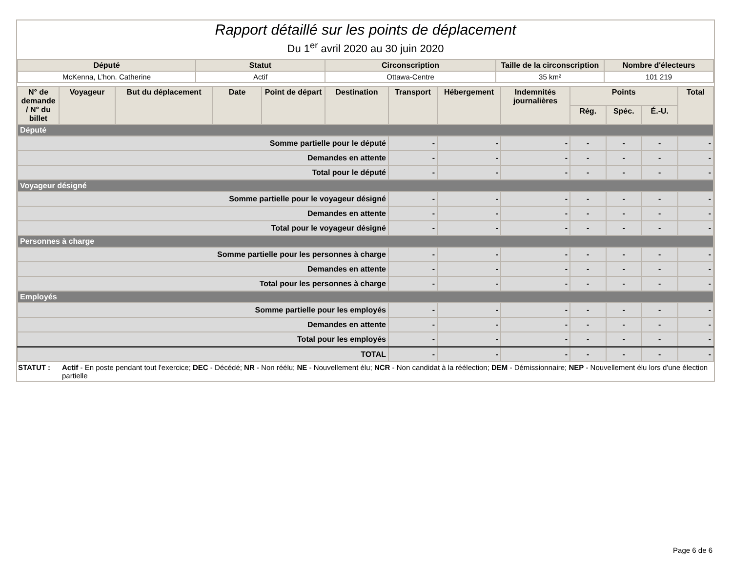Rapport détaillé sur les points de déplacement
Du 1<sup>er</sup> avril 2020 au 30 juin 2020
| Député | Statut | Circonscription | Taille de la circonscription | Nombre d'électeurs |
| --- | --- | --- | --- | --- |
| McKenna, L’hon. Catherine | Actif | Ottawa-Centre | 35 km² | 101 219 |
| N° de demande / N° du billet | Voyageur | But du déplacement | Date | Point de départ | Destination | Transport | Hébergement | Indemnités journalières | Points | | | Total |
| --- | --- | --- | --- | --- | --- | --- | --- | --- | --- | --- | --- | --- |
| | | | | | | | | | Rég. | Spéc. | É.-U. | |
| Député | | | | | | | | | | | | |
| Somme partielle pour le député | | | | | | - | - | - | - | - | - | - |
| Demandes en attente | | | | | | - | - | - | - | - | - | - |
| Total pour le député | | | | | | - | - | - | - | - | - | - |
| Voyageur désigné | | | | | | | | | | | | |
| Somme partielle pour le voyageur désigné | | | | | | - | - | - | - | - | - | - |
| Demandes en attente | | | | | | - | - | - | - | - | - | - |
| Total pour le voyageur désigné | | | | | | - | - | - | - | - | - | - |
| Personnes à charge | | | | | | | | | | | | |
| Somme partielle pour les personnes à charge | | | | | | - | - | - | - | - | - | - |
| Demandes en attente | | | | | | - | - | - | - | - | - | - |
| Total pour les personnes à charge | | | | | | - | - | - | - | - | - | - |
| Employés | | | | | | | | | | | | |
| Somme partielle pour les employés | | | | | | - | - | - | - | - | - | - |
| Demandes en attente | | | | | | - | - | - | - | - | - | - |
| Total pour les employés | | | | | | - | - | - | - | - | - | - |
| TOTAL | | | | | | - | - | - | - | - | - | - |
STATUT : Actif - En poste pendant tout l'exercice; DEC - Décédé; NR - Non réélu; NE - Nouvellement élu; NCR - Non candidat à la réélection; DEM - Démissionnaire; NEP - Nouvellement élu lors d'une élection partielle
Page 6 de 6